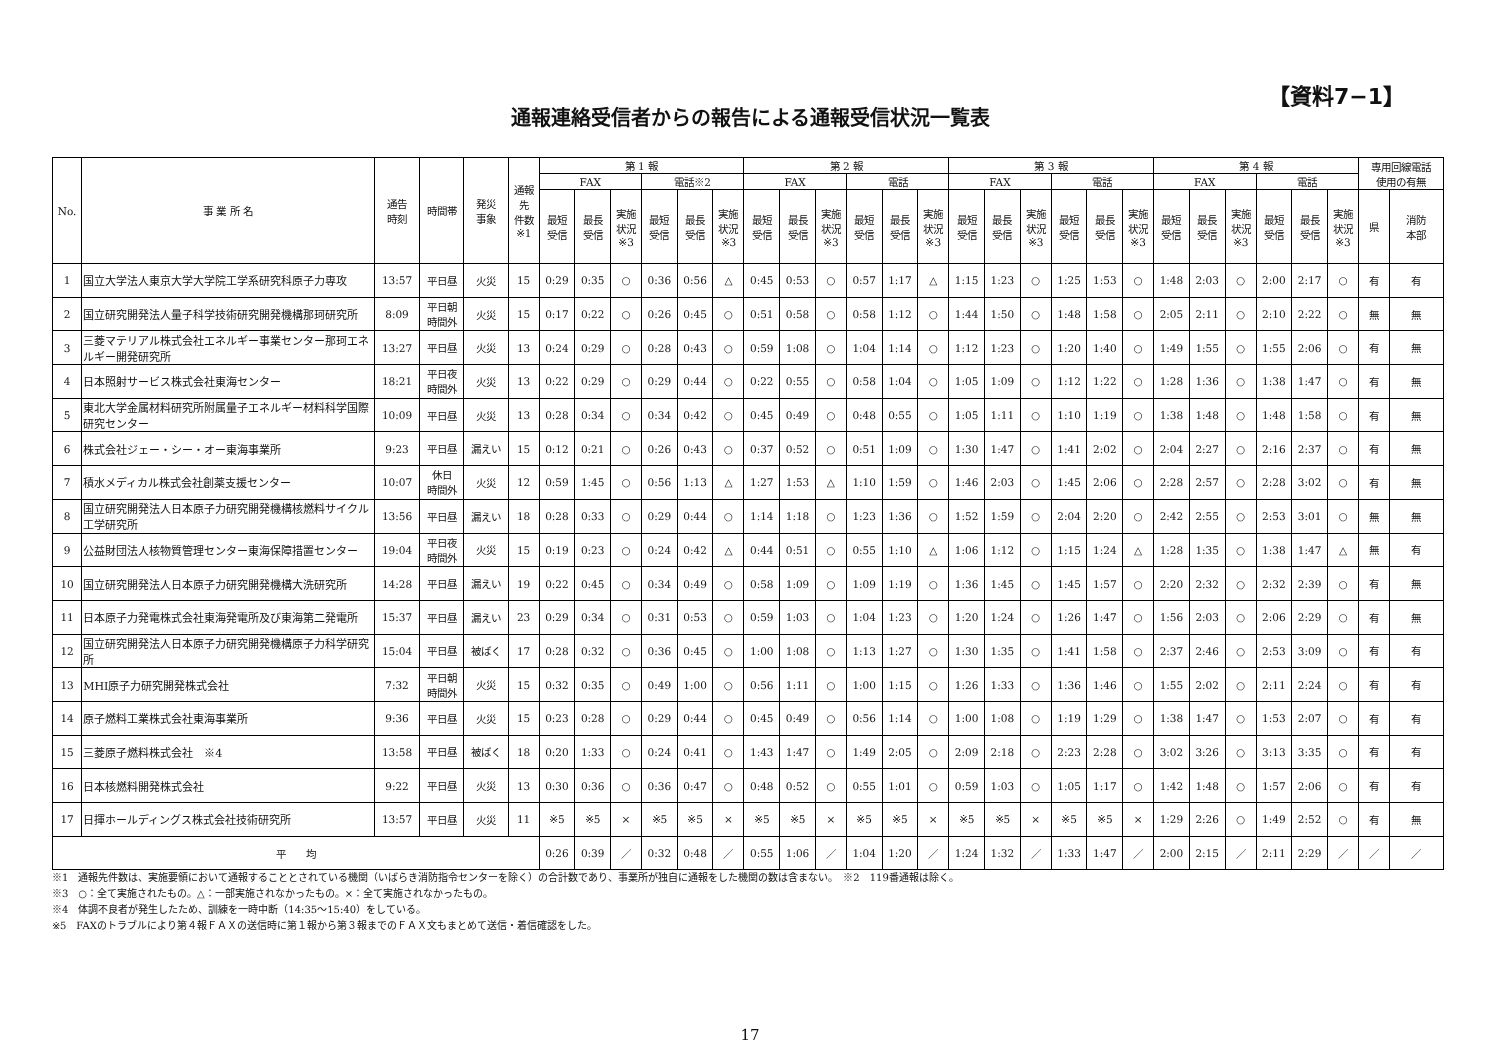【資料7−1】
通報連絡受信者からの報告による通報受信状況一覧表
| No. | 事 業 所 名 | 通告 時刻 | 時間帯 | 発災 事象 | 通報 先 件数 ※1 | 第 1 報 | | | | | | 第 2 報 | | | | | | 第 3 報 | | | | | | 第 4 報 | | | | | | 専用回線電話 使用の有無 | |
| --- | --- | --- | --- | --- | --- | --- | --- | --- | --- | --- | --- | --- | --- | --- | --- | --- | --- | --- | --- | --- | --- | --- | --- | --- | --- | --- | --- | --- | --- | --- | --- |
| | | | | | | FAX | | | 電話※2 | | | FAX | | | 電話 | | | FAX | | | 電話 | | | FAX | | | 電話 | | | | |
| | | | | | | 最短 受信 | 最長 受信 | 実施 状況 ※3 | 最短 受信 | 最長 受信 | 実施 状況 ※3 | 最短 受信 | 最長 受信 | 実施 状況 ※3 | 最短 受信 | 最長 受信 | 実施 状況 ※3 | 最短 受信 | 最長 受信 | 実施 状況 ※3 | 最短 受信 | 最長 受信 | 実施 状況 ※3 | 最短 受信 | 最長 受信 | 実施 状況 ※3 | 最短 受信 | 最長 受信 | 実施 状況 ※3 | 県 | 消防 本部 |
| 1 | 国立大学法人東京大学大学院工学系研究科原子力専攻 | 13:57 | 平日昼 | 火災 | 15 | 0:29 | 0:35 | ○ | 0:36 | 0:56 | △ | 0:45 | 0:53 | ○ | 0:57 | 1:17 | △ | 1:15 | 1:23 | ○ | 1:25 | 1:53 | ○ | 1:48 | 2:03 | ○ | 2:00 | 2:17 | ○ | 有 | 有 |
| 2 | 国立研究開発法人量子科学技術研究開発機構那珂研究所 | 8:09 | 平日朝 時間外 | 火災 | 15 | 0:17 | 0:22 | ○ | 0:26 | 0:45 | ○ | 0:51 | 0:58 | ○ | 0:58 | 1:12 | ○ | 1:44 | 1:50 | ○ | 1:48 | 1:58 | ○ | 2:05 | 2:11 | ○ | 2:10 | 2:22 | ○ | 無 | 無 |
| 3 | 三菱マテリアル株式会社エネルギー事業センター那珂エネルギー開発研究所 | 13:27 | 平日昼 | 火災 | 13 | 0:24 | 0:29 | ○ | 0:28 | 0:43 | ○ | 0:59 | 1:08 | ○ | 1:04 | 1:14 | ○ | 1:12 | 1:23 | ○ | 1:20 | 1:40 | ○ | 1:49 | 1:55 | ○ | 1:55 | 2:06 | ○ | 有 | 無 |
| 4 | 日本照射サービス株式会社東海センター | 18:21 | 平日夜 時間外 | 火災 | 13 | 0:22 | 0:29 | ○ | 0:29 | 0:44 | ○ | 0:22 | 0:55 | ○ | 0:58 | 1:04 | ○ | 1:05 | 1:09 | ○ | 1:12 | 1:22 | ○ | 1:28 | 1:36 | ○ | 1:38 | 1:47 | ○ | 有 | 無 |
| 5 | 東北大学金属材料研究所附属量子エネルギー材料科学国際研究センター | 10:09 | 平日昼 | 火災 | 13 | 0:28 | 0:34 | ○ | 0:34 | 0:42 | ○ | 0:45 | 0:49 | ○ | 0:48 | 0:55 | ○ | 1:05 | 1:11 | ○ | 1:10 | 1:19 | ○ | 1:38 | 1:48 | ○ | 1:48 | 1:58 | ○ | 有 | 無 |
| 6 | 株式会社ジェー・シー・オー東海事業所 | 9:23 | 平日昼 | 漏えい | 15 | 0:12 | 0:21 | ○ | 0:26 | 0:43 | ○ | 0:37 | 0:52 | ○ | 0:51 | 1:09 | ○ | 1:30 | 1:47 | ○ | 1:41 | 2:02 | ○ | 2:04 | 2:27 | ○ | 2:16 | 2:37 | ○ | 有 | 無 |
| 7 | 積水メディカル株式会社創薬支援センター | 10:07 | 休日 時間外 | 火災 | 12 | 0:59 | 1:45 | ○ | 0:56 | 1:13 | △ | 1:27 | 1:53 | △ | 1:10 | 1:59 | ○ | 1:46 | 2:03 | ○ | 1:45 | 2:06 | ○ | 2:28 | 2:57 | ○ | 2:28 | 3:02 | ○ | 有 | 無 |
| 8 | 国立研究開発法人日本原子力研究開発機構核燃料サイクル工学研究所 | 13:56 | 平日昼 | 漏えい | 18 | 0:28 | 0:33 | ○ | 0:29 | 0:44 | ○ | 1:14 | 1:18 | ○ | 1:23 | 1:36 | ○ | 1:52 | 1:59 | ○ | 2:04 | 2:20 | ○ | 2:42 | 2:55 | ○ | 2:53 | 3:01 | ○ | 無 | 無 |
| 9 | 公益財団法人核物質管理センター東海保障措置センター | 19:04 | 平日夜 時間外 | 火災 | 15 | 0:19 | 0:23 | ○ | 0:24 | 0:42 | △ | 0:44 | 0:51 | ○ | 0:55 | 1:10 | △ | 1:06 | 1:12 | ○ | 1:15 | 1:24 | △ | 1:28 | 1:35 | ○ | 1:38 | 1:47 | △ | 無 | 有 |
| 10 | 国立研究開発法人日本原子力研究開発機構大洗研究所 | 14:28 | 平日昼 | 漏えい | 19 | 0:22 | 0:45 | ○ | 0:34 | 0:49 | ○ | 0:58 | 1:09 | ○ | 1:09 | 1:19 | ○ | 1:36 | 1:45 | ○ | 1:45 | 1:57 | ○ | 2:20 | 2:32 | ○ | 2:32 | 2:39 | ○ | 有 | 無 |
| 11 | 日本原子力発電株式会社東海発電所及び東海第二発電所 | 15:37 | 平日昼 | 漏えい | 23 | 0:29 | 0:34 | ○ | 0:31 | 0:53 | ○ | 0:59 | 1:03 | ○ | 1:04 | 1:23 | ○ | 1:20 | 1:24 | ○ | 1:26 | 1:47 | ○ | 1:56 | 2:03 | ○ | 2:06 | 2:29 | ○ | 有 | 無 |
| 12 | 国立研究開発法人日本原子力研究開発機構原子力科学研究所 | 15:04 | 平日昼 | 被ばく | 17 | 0:28 | 0:32 | ○ | 0:36 | 0:45 | ○ | 1:00 | 1:08 | ○ | 1:13 | 1:27 | ○ | 1:30 | 1:35 | ○ | 1:41 | 1:58 | ○ | 2:37 | 2:46 | ○ | 2:53 | 3:09 | ○ | 有 | 有 |
| 13 | MHI原子力研究開発株式会社 | 7:32 | 平日朝 時間外 | 火災 | 15 | 0:32 | 0:35 | ○ | 0:49 | 1:00 | ○ | 0:56 | 1:11 | ○ | 1:00 | 1:15 | ○ | 1:26 | 1:33 | ○ | 1:36 | 1:46 | ○ | 1:55 | 2:02 | ○ | 2:11 | 2:24 | ○ | 有 | 有 |
| 14 | 原子燃料工業株式会社東海事業所 | 9:36 | 平日昼 | 火災 | 15 | 0:23 | 0:28 | ○ | 0:29 | 0:44 | ○ | 0:45 | 0:49 | ○ | 0:56 | 1:14 | ○ | 1:00 | 1:08 | ○ | 1:19 | 1:29 | ○ | 1:38 | 1:47 | ○ | 1:53 | 2:07 | ○ | 有 | 有 |
| 15 | 三菱原子燃料株式会社 ※4 | 13:58 | 平日昼 | 被ばく | 18 | 0:20 | 1:33 | ○ | 0:24 | 0:41 | ○ | 1:43 | 1:47 | ○ | 1:49 | 2:05 | ○ | 2:09 | 2:18 | ○ | 2:23 | 2:28 | ○ | 3:02 | 3:26 | ○ | 3:13 | 3:35 | ○ | 有 | 有 |
| 16 | 日本核燃料開発株式会社 | 9:22 | 平日昼 | 火災 | 13 | 0:30 | 0:36 | ○ | 0:36 | 0:47 | ○ | 0:48 | 0:52 | ○ | 0:55 | 1:01 | ○ | 0:59 | 1:03 | ○ | 1:05 | 1:17 | ○ | 1:42 | 1:48 | ○ | 1:57 | 2:06 | ○ | 有 | 有 |
| 17 | 日揮ホールディングス株式会社技術研究所 | 13:57 | 平日昼 | 火災 | 11 | ※5 | ※5 | × | ※5 | ※5 | × | ※5 | ※5 | × | ※5 | ※5 | × | ※5 | ※5 | × | ※5 | ※5 | × | 1:29 | 2:26 | ○ | 1:49 | 2:52 | ○ | 有 | 無 |
| 平 均 | | | | | | 0:26 | 0:39 | ／ | 0:32 | 0:48 | ／ | 0:55 | 1:06 | ／ | 1:04 | 1:20 | ／ | 1:24 | 1:32 | ／ | 1:33 | 1:47 | ／ | 2:00 | 2:15 | ／ | 2:11 | 2:29 | ／ | ／ | ／ |
※1　通報先件数は、実施要領において通報することとされている機関（いばらき消防指令センターを除く）の合計数であり、事業所が独自に通報をした機関の数は含まない。　※2　119番通報は除く。
※3　○：全て実施されたもの。△：一部実施されなかったもの。×：全て実施されなかったもの。
※4　体調不良者が発生したため、訓練を一時中断（14:35～15:40）をしている。
※5　FAXのトラブルにより第４報ＦＡＸの送信時に第１報から第３報までのＦＡＸ文もまとめて送信・着信確認をした。
17